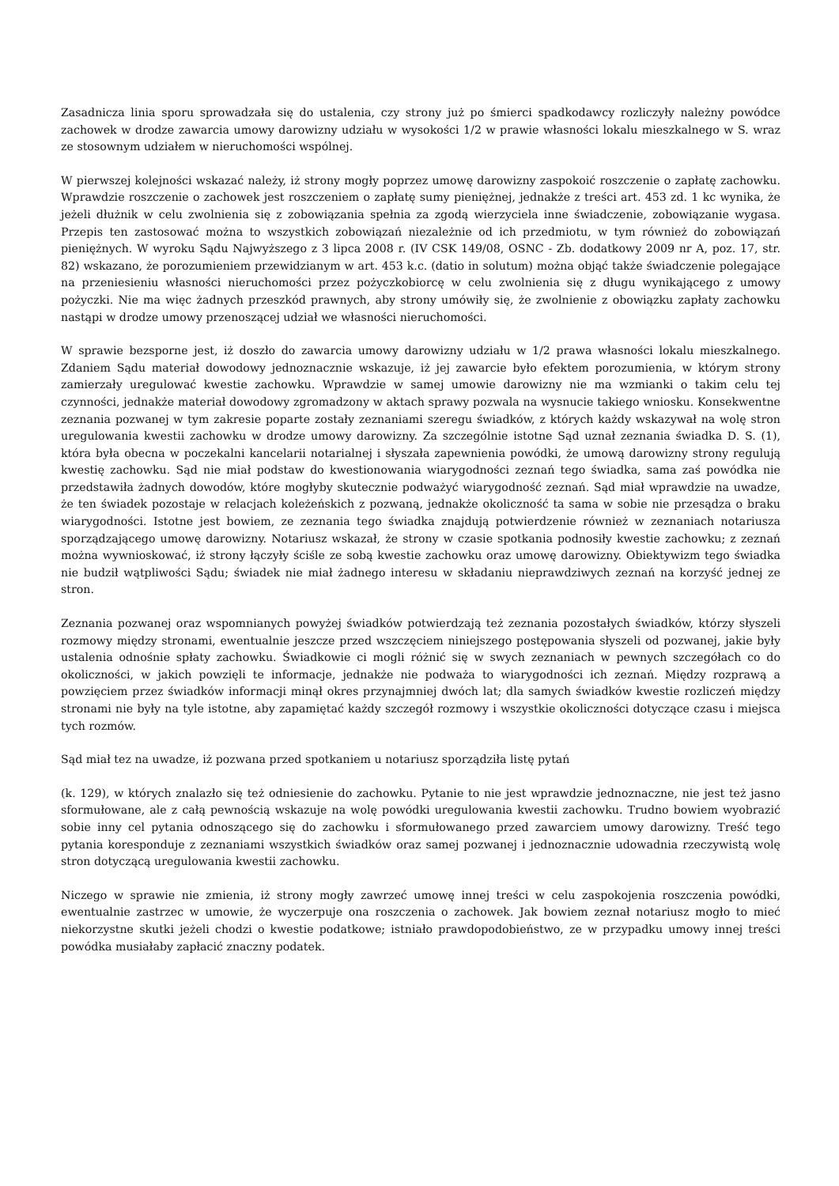Zasadnicza linia sporu sprowadzała się do ustalenia, czy strony już po śmierci spadkodawcy rozliczyły należny powódce zachowek w drodze zawarcia umowy darowizny udziału w wysokości 1/2 w prawie własności lokalu mieszkalnego w S. wraz ze stosownym udziałem w nieruchomości wspólnej.
W pierwszej kolejności wskazać należy, iż strony mogły poprzez umowę darowizny zaspokoić roszczenie o zapłatę zachowku. Wprawdzie roszczenie o zachowek jest roszczeniem o zapłatę sumy pieniężnej, jednakże z treści art. 453 zd. 1 kc wynika, że jeżeli dłużnik w celu zwolnienia się z zobowiązania spełnia za zgodą wierzyciela inne świadczenie, zobowiązanie wygasa. Przepis ten zastosować można to wszystkich zobowiązań niezależnie od ich przedmiotu, w tym również do zobowiązań pieniężnych. W wyroku Sądu Najwyższego z 3 lipca 2008 r. (IV CSK 149/08, OSNC - Zb. dodatkowy 2009 nr A, poz. 17, str. 82) wskazano, że porozumieniem przewidzianym w art. 453 k.c. (datio in solutum) można objąć także świadczenie polegające na przeniesieniu własności nieruchomości przez pożyczkobiorcę w celu zwolnienia się z długu wynikającego z umowy pożyczki. Nie ma więc żadnych przeszkód prawnych, aby strony umówiły się, że zwolnienie z obowiązku zapłaty zachowku nastąpi w drodze umowy przenoszącej udział we własności nieruchomości.
W sprawie bezsporne jest, iż doszło do zawarcia umowy darowizny udziału w 1/2 prawa własności lokalu mieszkalnego. Zdaniem Sądu materiał dowodowy jednoznacznie wskazuje, iż jej zawarcie było efektem porozumienia, w którym strony zamierzały uregulować kwestie zachowku. Wprawdzie w samej umowie darowizny nie ma wzmianki o takim celu tej czynności, jednakże materiał dowodowy zgromadzony w aktach sprawy pozwala na wysnucie takiego wniosku. Konsekwentne zeznania pozwanej w tym zakresie poparte zostały zeznaniami szeregu świadków, z których każdy wskazywał na wolę stron uregulowania kwestii zachowku w drodze umowy darowizny. Za szczególnie istotne Sąd uznał zeznania świadka D. S. (1), która była obecna w poczekalni kancelarii notarialnej i słyszała zapewnienia powódki, że umową darowizny strony regulują kwestię zachowku. Sąd nie miał podstaw do kwestionowania wiarygodności zeznań tego świadka, sama zaś powódka nie przedstawiła żadnych dowodów, które mogłyby skutecznie podważyć wiarygodność zeznań. Sąd miał wprawdzie na uwadze, że ten świadek pozostaje w relacjach koleżeńskich z pozwaną, jednakże okoliczność ta sama w sobie nie przesądza o braku wiarygodności. Istotne jest bowiem, ze zeznania tego świadka znajdują potwierdzenie również w zeznaniach notariusza sporządzającego umowę darowizny. Notariusz wskazał, że strony w czasie spotkania podnosiły kwestie zachowku; z zeznań można wywnioskować, iż strony łączyły ściśle ze sobą kwestie zachowku oraz umowę darowizny. Obiektywizm tego świadka nie budził wątpliwości Sądu; świadek nie miał żadnego interesu w składaniu nieprawdziwych zeznań na korzyść jednej ze stron.
Zeznania pozwanej oraz wspomnianych powyżej świadków potwierdzają też zeznania pozostałych świadków, którzy słyszeli rozmowy między stronami, ewentualnie jeszcze przed wszczęciem niniejszego postępowania słyszeli od pozwanej, jakie były ustalenia odnośnie spłaty zachowku. Świadkowie ci mogli różnić się w swych zeznaniach w pewnych szczegółach co do okoliczności, w jakich powzięli te informacje, jednakże nie podważa to wiarygodności ich zeznań. Między rozprawą a powzięciem przez świadków informacji minął okres przynajmniej dwóch lat; dla samych świadków kwestie rozliczeń między stronami nie były na tyle istotne, aby zapamiętać każdy szczegół rozmowy i wszystkie okoliczności dotyczące czasu i miejsca tych rozmów.
Sąd miał tez na uwadze, iż pozwana przed spotkaniem u notariusz sporządziła listę pytań
(k. 129), w których znalazło się też odniesienie do zachowku. Pytanie to nie jest wprawdzie jednoznaczne, nie jest też jasno sformułowane, ale z całą pewnością wskazuje na wolę powódki uregulowania kwestii zachowku. Trudno bowiem wyobrazić sobie inny cel pytania odnoszącego się do zachowku i sformułowanego przed zawarciem umowy darowizny. Treść tego pytania koresponduje z zeznaniami wszystkich świadków oraz samej pozwanej i jednoznacznie udowadnia rzeczywistą wolę stron dotyczącą uregulowania kwestii zachowku.
Niczego w sprawie nie zmienia, iż strony mogły zawrzeć umowę innej treści w celu zaspokojenia roszczenia powódki, ewentualnie zastrzec w umowie, że wyczerpuje ona roszczenia o zachowek. Jak bowiem zeznał notariusz mogło to mieć niekorzystne skutki jeżeli chodzi o kwestie podatkowe; istniało prawdopodobieństwo, ze w przypadku umowy innej treści powódka musiałaby zapłacić znaczny podatek.